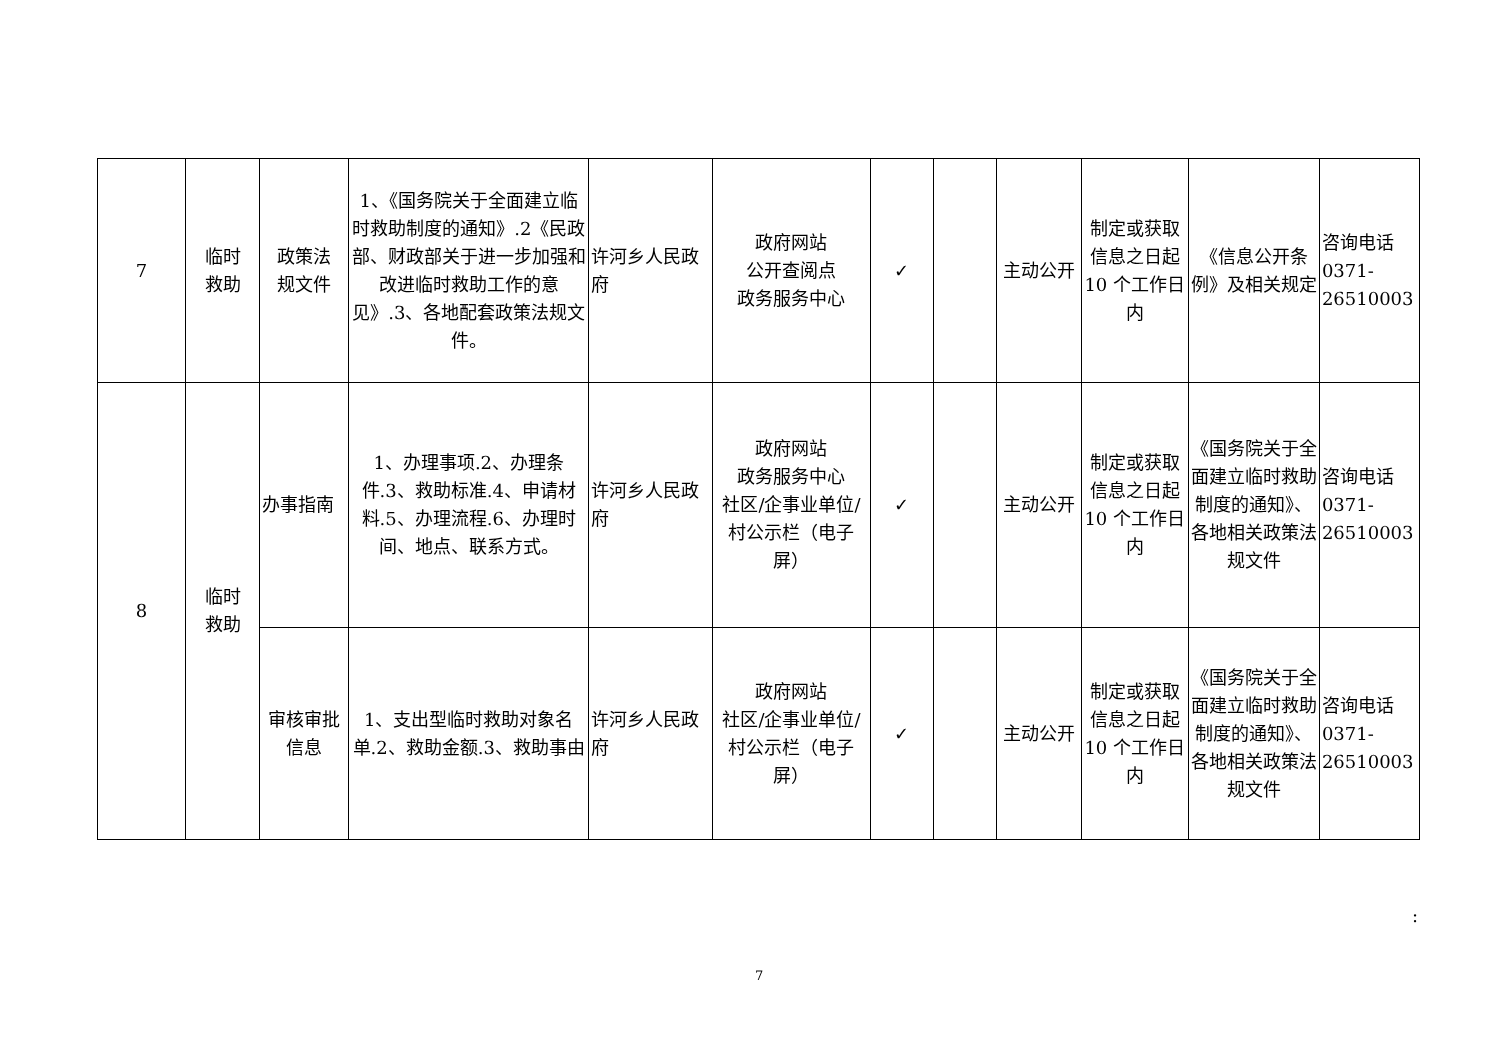| 7 | 临时 救助 | 政策法 规文件 | 1、《国务院关于全面建立临时救助制度的通知》.2《民政部、财政部关于进一步加强和改进临时救助工作的意见》.3、各地配套政策法规文件。 | 许河乡人民政府 | 政府网站 公开查阅点 政务服务中心 | ✓ | | 主动公开 | 制定或获取信息之日起10 个工作日内 | 《信息公开条例》及相关规定 | 咨询电话 0371-26510003 |
| 8 | 临时 救助 | 办事指南 | 1、办理事项.2、办理条件.3、救助标准.4、申请材料.5、办理流程.6、办理时间、地点、联系方式。 | 许河乡人民政府 | 政府网站 政务服务中心 社区/企事业单位/村公示栏（电子屏） | ✓ | | 主动公开 | 制定或获取信息之日起10 个工作日内 | 《国务院关于全面建立临时救助制度的通知》、各地相关政策法规文件 | 咨询电话 0371-26510003 |
| | | 审核审批信息 | 1、支出型临时救助对象名单.2、救助金额.3、救助事由 | 许河乡人民政府 | 政府网站 社区/企事业单位/村公示栏（电子屏） | ✓ | | 主动公开 | 制定或获取信息之日起10 个工作日内 | 《国务院关于全面建立临时救助制度的通知》、各地相关政策法规文件 | 咨询电话 0371-26510003 |
:
7